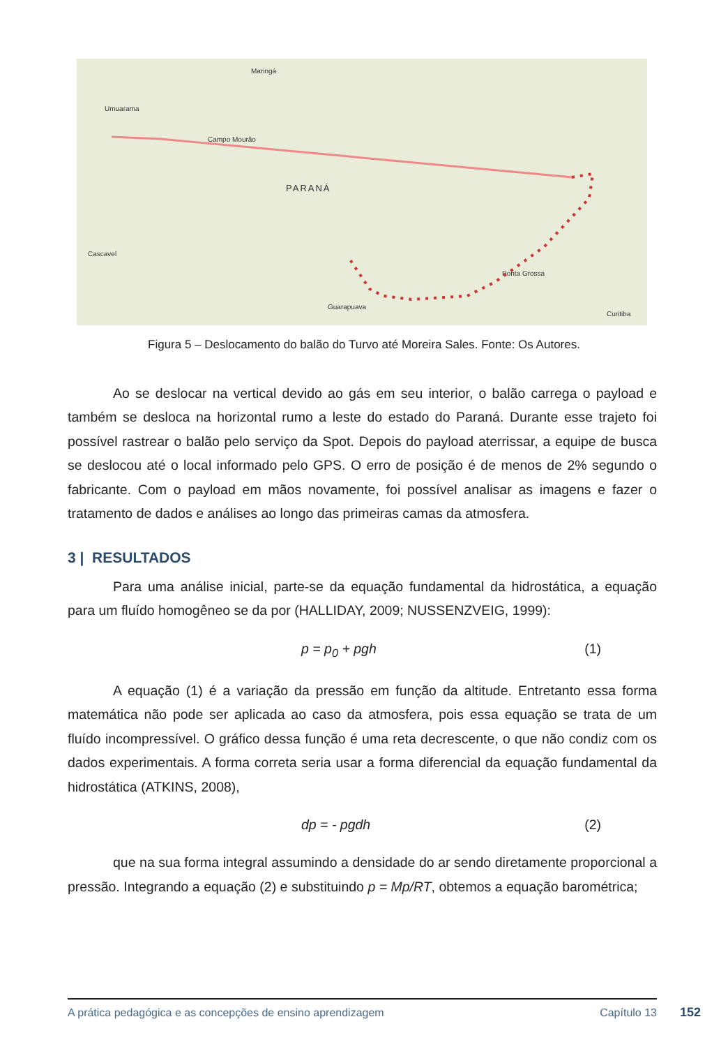PARANÁ
Umuarama
Maringá
Campo Mourão
Cascavel
Ponta Grossa
Guarapuava
Curitiba
Figura 5 – Deslocamento do balão do Turvo até Moreira Sales. Fonte: Os Autores.
Ao se deslocar na vertical devido ao gás em seu interior, o balão carrega o payload e também se desloca na horizontal rumo a leste do estado do Paraná. Durante esse trajeto foi possível rastrear o balão pelo serviço da Spot. Depois do payload aterrissar, a equipe de busca se deslocou até o local informado pelo GPS. O erro de posição é de menos de 2% segundo o fabricante. Com o payload em mãos novamente, foi possível analisar as imagens e fazer o tratamento de dados e análises ao longo das primeiras camas da atmosfera.
3 | RESULTADOS
Para uma análise inicial, parte-se da equação fundamental da hidrostática, a equação para um fluído homogêneo se da por (HALLIDAY, 2009; NUSSENZVEIG, 1999):
p = p<sub>0</sub> + pgh (1)
A equação (1) é a variação da pressão em função da altitude. Entretanto essa forma matemática não pode ser aplicada ao caso da atmosfera, pois essa equação se trata de um fluído incompressível. O gráfico dessa função é uma reta decrescente, o que não condiz com os dados experimentais. A forma correta seria usar a forma diferencial da equação fundamental da hidrostática (ATKINS, 2008),
dp = - pgdh (2)
que na sua forma integral assumindo a densidade do ar sendo diretamente proporcional a pressão. Integrando a equação (2) e substituindo p = Mp/RT, obtemos a equação barométrica;
A prática pedagógica e as concepções de ensino aprendizagem Capítulo 13
152